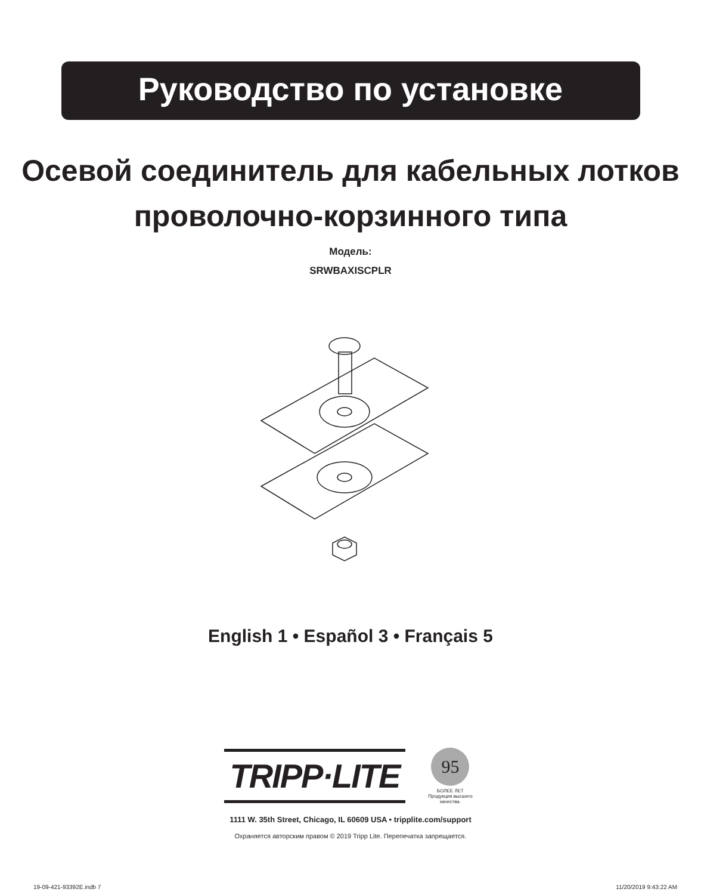Руководство по установке
Осевой соединитель для кабельных лотков
проволочно-корзинного типа
Модель:
SRWBAXISCPLR
English 1 • Español 3 • Français 5
TRIPP·LITE
95
БОЛЕЕ ЛЕТ
Продукция высшего качества.
1111 W. 35th Street, Chicago, IL 60609 USA • tripplite.com/support
Охраняется авторским правом © 2019 Tripp Lite. Перепечатка запрещается.
19-09-421-93392E.indb 7 11/20/2019 9:43:22 AM